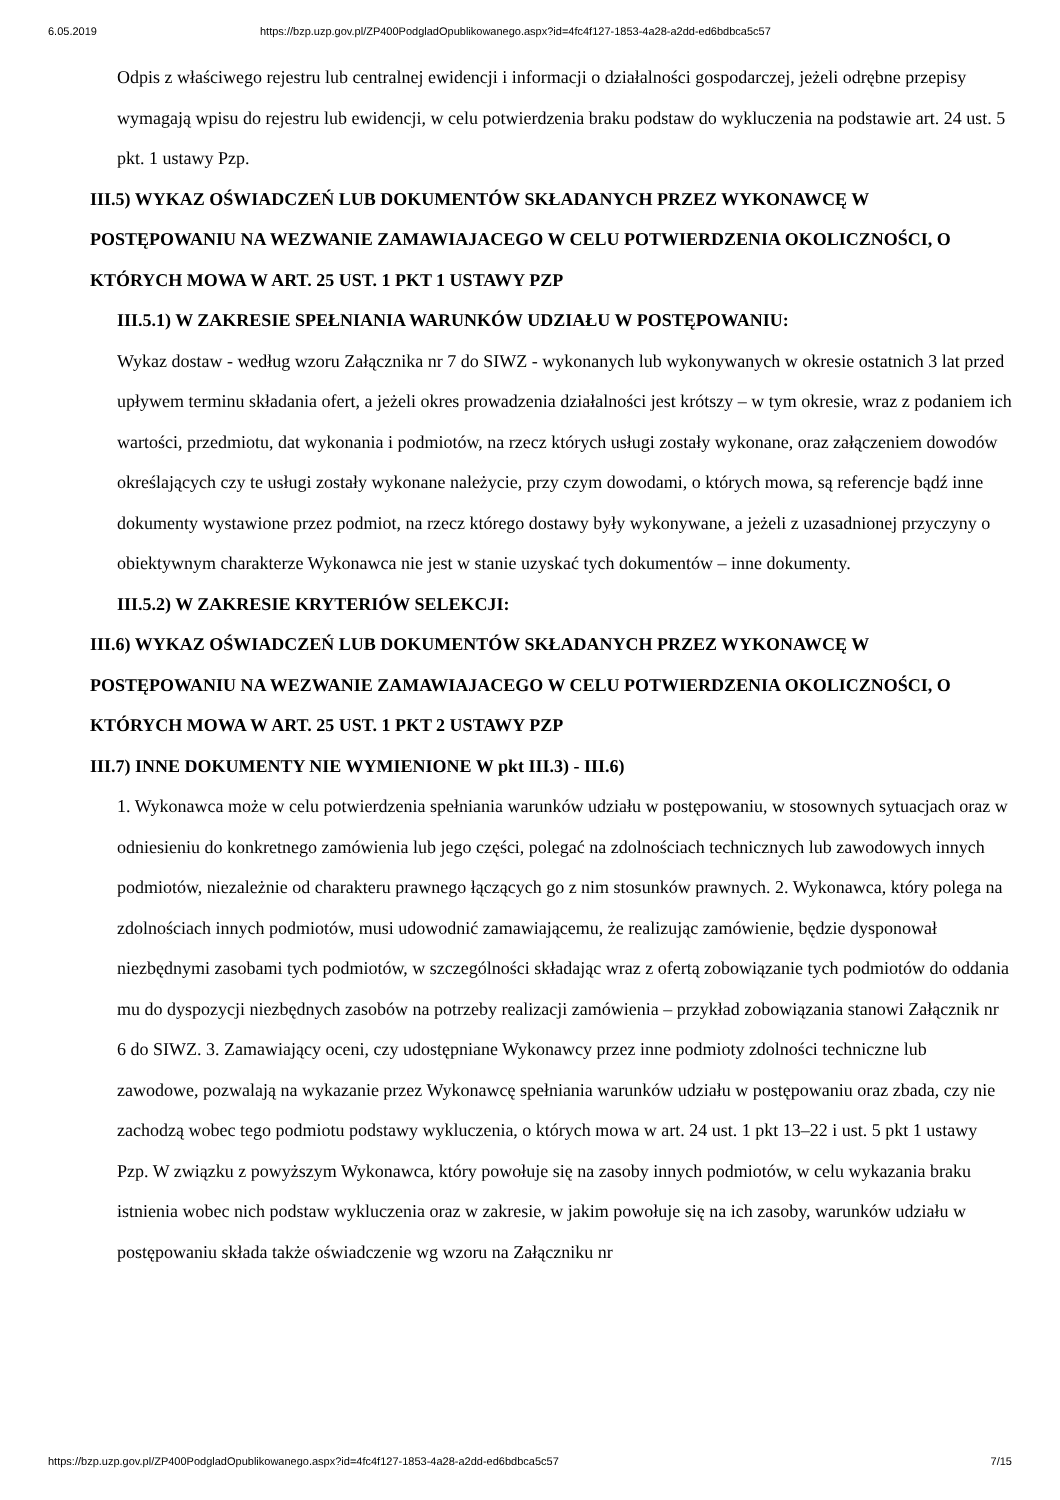6.05.2019 https://bzp.uzp.gov.pl/ZP400PodgladOpublikowanego.aspx?id=4fc4f127-1853-4a28-a2dd-ed6bdbca5c57
Odpis z właściwego rejestru lub centralnej ewidencji i informacji o działalności gospodarczej, jeżeli odrębne przepisy wymagają wpisu do rejestru lub ewidencji, w celu potwierdzenia braku podstaw do wykluczenia na podstawie art. 24 ust. 5 pkt. 1 ustawy Pzp.
III.5) WYKAZ OŚWIADCZEŃ LUB DOKUMENTÓW SKŁADANYCH PRZEZ WYKONAWCĘ W POSTĘPOWANIU NA WEZWANIE ZAMAWIAJACEGO W CELU POTWIERDZENIA OKOLICZNOŚCI, O KTÓRYCH MOWA W ART. 25 UST. 1 PKT 1 USTAWY PZP
III.5.1) W ZAKRESIE SPEŁNIANIA WARUNKÓW UDZIAŁU W POSTĘPOWANIU:
Wykaz dostaw - według wzoru Załącznika nr 7 do SIWZ - wykonanych lub wykonywanych w okresie ostatnich 3 lat przed upływem terminu składania ofert, a jeżeli okres prowadzenia działalności jest krótszy – w tym okresie, wraz z podaniem ich wartości, przedmiotu, dat wykonania i podmiotów, na rzecz których usługi zostały wykonane, oraz załączeniem dowodów określających czy te usługi zostały wykonane należycie, przy czym dowodami, o których mowa, są referencje bądź inne dokumenty wystawione przez podmiot, na rzecz którego dostawy były wykonywane, a jeżeli z uzasadnionej przyczyny o obiektywnym charakterze Wykonawca nie jest w stanie uzyskać tych dokumentów – inne dokumenty.
III.5.2) W ZAKRESIE KRYTERIÓW SELEKCJI:
III.6) WYKAZ OŚWIADCZEŃ LUB DOKUMENTÓW SKŁADANYCH PRZEZ WYKONAWCĘ W POSTĘPOWANIU NA WEZWANIE ZAMAWIAJACEGO W CELU POTWIERDZENIA OKOLICZNOŚCI, O KTÓRYCH MOWA W ART. 25 UST. 1 PKT 2 USTAWY PZP
III.7) INNE DOKUMENTY NIE WYMIENIONE W pkt III.3) - III.6)
1. Wykonawca może w celu potwierdzenia spełniania warunków udziału w postępowaniu, w stosownych sytuacjach oraz w odniesieniu do konkretnego zamówienia lub jego części, polegać na zdolnościach technicznych lub zawodowych innych podmiotów, niezależnie od charakteru prawnego łączących go z nim stosunków prawnych. 2. Wykonawca, który polega na zdolnościach innych podmiotów, musi udowodnić zamawiającemu, że realizując zamówienie, będzie dysponował niezbędnymi zasobami tych podmiotów, w szczególności składając wraz z ofertą zobowiązanie tych podmiotów do oddania mu do dyspozycji niezbędnych zasobów na potrzeby realizacji zamówienia – przykład zobowiązania stanowi Załącznik nr 6 do SIWZ. 3. Zamawiający oceni, czy udostępniane Wykonawcy przez inne podmioty zdolności techniczne lub zawodowe, pozwalają na wykazanie przez Wykonawcę spełniania warunków udziału w postępowaniu oraz zbada, czy nie zachodzą wobec tego podmiotu podstawy wykluczenia, o których mowa w art. 24 ust. 1 pkt 13–22 i ust. 5 pkt 1 ustawy Pzp. W związku z powyższym Wykonawca, który powołuje się na zasoby innych podmiotów, w celu wykazania braku istnienia wobec nich podstaw wykluczenia oraz w zakresie, w jakim powołuje się na ich zasoby, warunków udziału w postępowaniu składa także oświadczenie wg wzoru na Załączniku nr
https://bzp.uzp.gov.pl/ZP400PodgladOpublikowanego.aspx?id=4fc4f127-1853-4a28-a2dd-ed6bdbca5c57 7/15